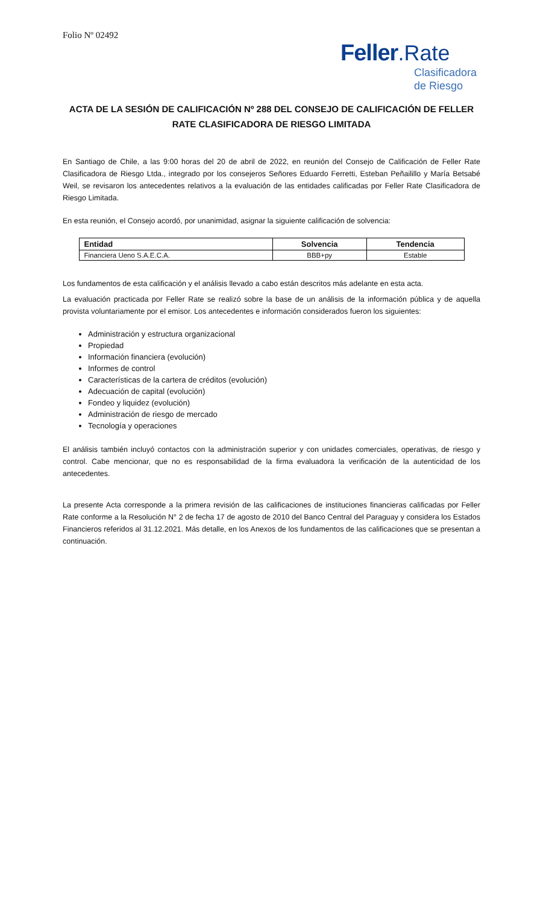Folio Nº 02492
Feller.Rate
Clasificadora
de Riesgo
ACTA DE LA SESIÓN DE CALIFICACIÓN Nº 288 DEL CONSEJO DE CALIFICACIÓN DE FELLER RATE CLASIFICADORA DE RIESGO LIMITADA
En Santiago de Chile, a las 9:00 horas del 20 de abril de 2022, en reunión del Consejo de Calificación de Feller Rate Clasificadora de Riesgo Ltda., integrado por los consejeros Señores Eduardo Ferretti, Esteban Peñailillo y María Betsabé Weil, se revisaron los antecedentes relativos a la evaluación de las entidades calificadas por Feller Rate Clasificadora de Riesgo Limitada.
En esta reunión, el Consejo acordó, por unanimidad, asignar la siguiente calificación de solvencia:
| Entidad | Solvencia | Tendencia |
| --- | --- | --- |
| Financiera Ueno S.A.E.C.A. | BBB+py | Estable |
Los fundamentos de esta calificación y el análisis llevado a cabo están descritos más adelante en esta acta.
La evaluación practicada por Feller Rate se realizó sobre la base de un análisis de la información pública y de aquella provista voluntariamente por el emisor. Los antecedentes e información considerados fueron los siguientes:
Administración y estructura organizacional
Propiedad
Información financiera (evolución)
Informes de control
Características de la cartera de créditos (evolución)
Adecuación de capital (evolución)
Fondeo y liquidez (evolución)
Administración de riesgo de mercado
Tecnología y operaciones
El análisis también incluyó contactos con la administración superior y con unidades comerciales, operativas, de riesgo y control. Cabe mencionar, que no es responsabilidad de la firma evaluadora la verificación de la autenticidad de los antecedentes.
La presente Acta corresponde a la primera revisión de las calificaciones de instituciones financieras calificadas por Feller Rate conforme a la Resolución N° 2 de fecha 17 de agosto de 2010 del Banco Central del Paraguay y considera los Estados Financieros referidos al 31.12.2021. Más detalle, en los Anexos de los fundamentos de las calificaciones que se presentan a continuación.